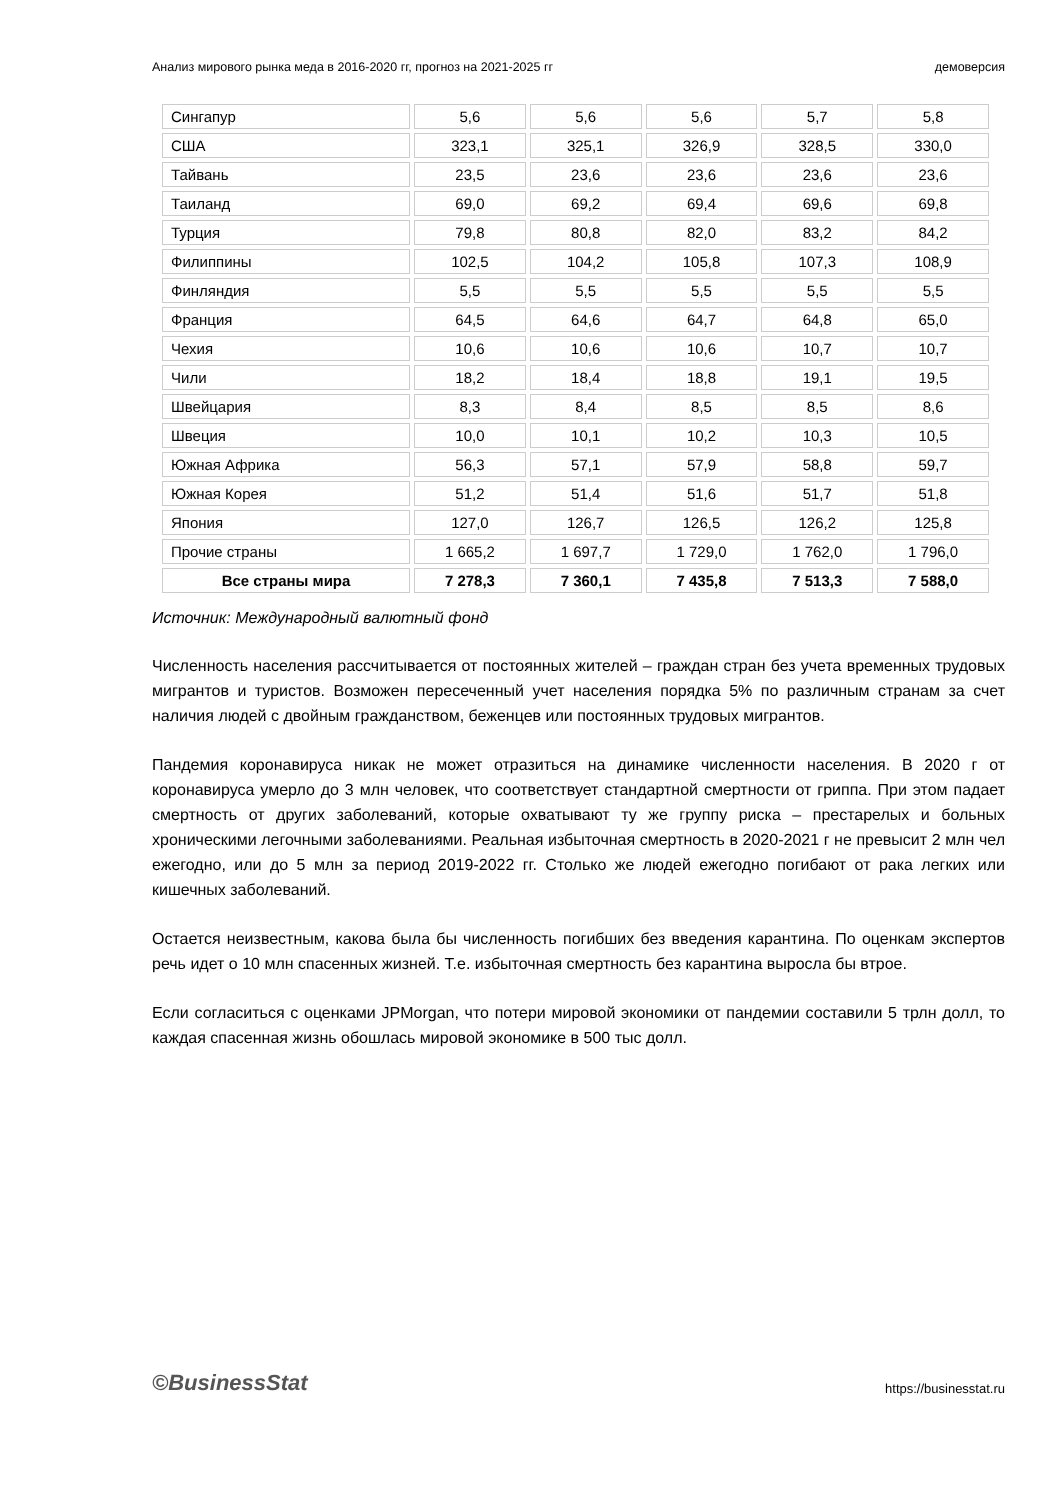Анализ мирового рынка меда в 2016-2020 гг, прогноз на 2021-2025 гг демоверсия
| Сингапур | 5,6 | 5,6 | 5,6 | 5,7 | 5,8 |
| США | 323,1 | 325,1 | 326,9 | 328,5 | 330,0 |
| Тайвань | 23,5 | 23,6 | 23,6 | 23,6 | 23,6 |
| Таиланд | 69,0 | 69,2 | 69,4 | 69,6 | 69,8 |
| Турция | 79,8 | 80,8 | 82,0 | 83,2 | 84,2 |
| Филиппины | 102,5 | 104,2 | 105,8 | 107,3 | 108,9 |
| Финляндия | 5,5 | 5,5 | 5,5 | 5,5 | 5,5 |
| Франция | 64,5 | 64,6 | 64,7 | 64,8 | 65,0 |
| Чехия | 10,6 | 10,6 | 10,6 | 10,7 | 10,7 |
| Чили | 18,2 | 18,4 | 18,8 | 19,1 | 19,5 |
| Швейцария | 8,3 | 8,4 | 8,5 | 8,5 | 8,6 |
| Швеция | 10,0 | 10,1 | 10,2 | 10,3 | 10,5 |
| Южная Африка | 56,3 | 57,1 | 57,9 | 58,8 | 59,7 |
| Южная Корея | 51,2 | 51,4 | 51,6 | 51,7 | 51,8 |
| Япония | 127,0 | 126,7 | 126,5 | 126,2 | 125,8 |
| Прочие страны | 1 665,2 | 1 697,7 | 1 729,0 | 1 762,0 | 1 796,0 |
| Все страны мира | 7 278,3 | 7 360,1 | 7 435,8 | 7 513,3 | 7 588,0 |
Источник: Международный валютный фонд
Численность населения рассчитывается от постоянных жителей – граждан стран без учета временных трудовых мигрантов и туристов. Возможен пересеченный учет населения порядка 5% по различным странам за счет наличия людей с двойным гражданством, беженцев или постоянных трудовых мигрантов.
Пандемия коронавируса никак не может отразиться на динамике численности населения. В 2020 г от коронавируса умерло до 3 млн человек, что соответствует стандартной смертности от гриппа. При этом падает смертность от других заболеваний, которые охватывают ту же группу риска – престарелых и больных хроническими легочными заболеваниями. Реальная избыточная смертность в 2020-2021 г не превысит 2 млн чел ежегодно, или до 5 млн за период 2019-2022 гг. Столько же людей ежегодно погибают от рака легких или кишечных заболеваний.
Остается неизвестным, какова была бы численность погибших без введения карантина. По оценкам экспертов речь идет о 10 млн спасенных жизней. Т.е. избыточная смертность без карантина выросла бы втрое.
Если согласиться с оценками JPMorgan, что потери мировой экономики от пандемии составили 5 трлн долл, то каждая спасенная жизнь обошлась мировой экономике в 500 тыс долл.
©BusinessStat https://businesstat.ru